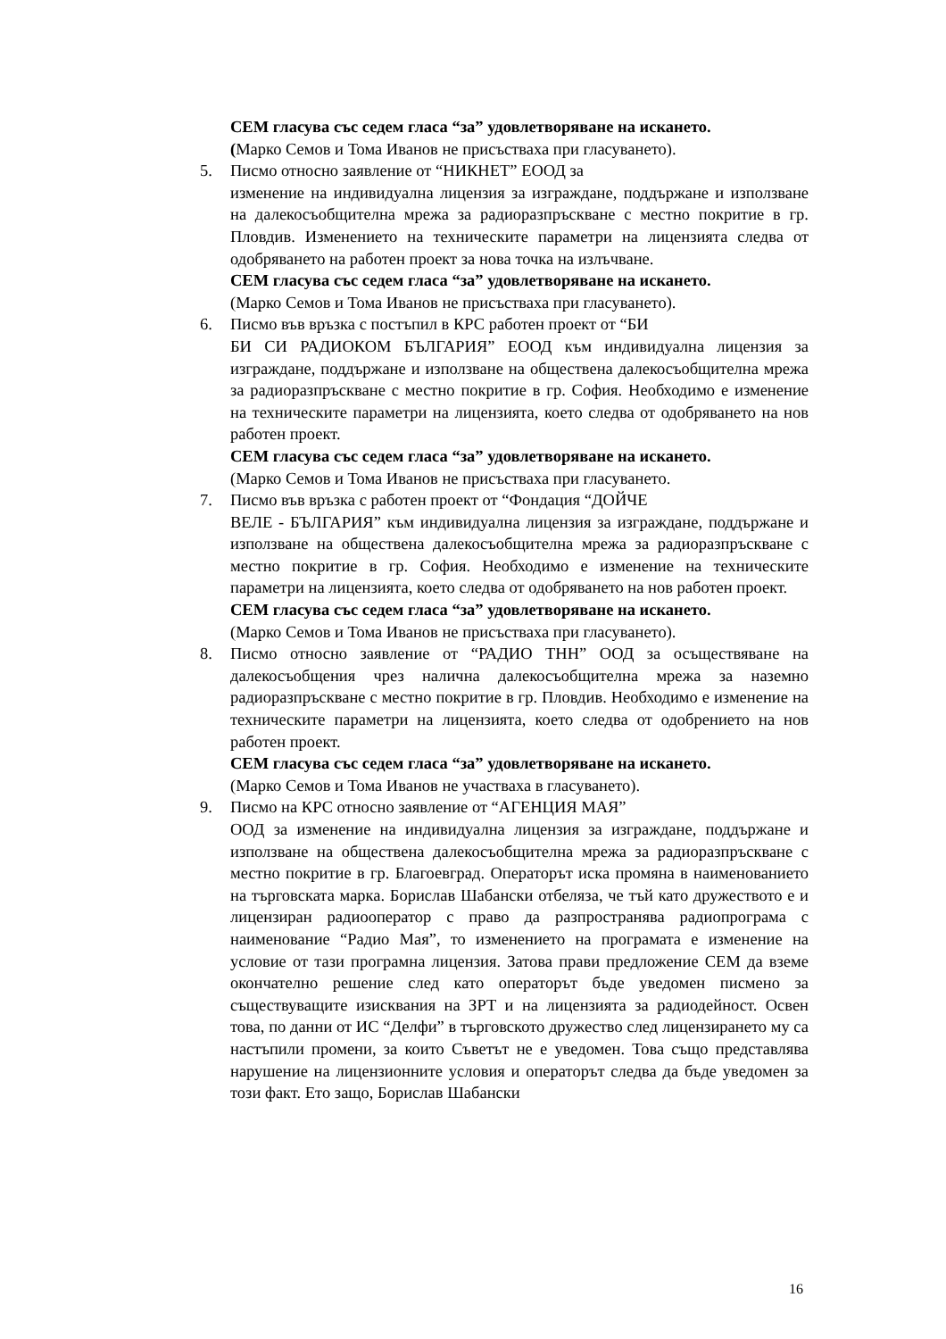СЕМ гласува със седем гласа “за” удовлетворяване на искането.
(Марко Семов и Тома Иванов не присъстваха при гласуването).
5. Писмо относно заявление от “НИКНЕТ” ЕООД за
изменение на индивидуална лицензия за изграждане, поддържане и използване на далекосъобщителна мрежа за радиоразпръскване с местно покритие в гр. Пловдив. Изменението на техническите параметри на лицензията следва от одобряването на работен проект за нова точка на излъчване.
СЕМ гласува със седем гласа “за” удовлетворяване на искането.
(Марко Семов и Тома Иванов не присъстваха при гласуването).
6. Писмо във връзка с постъпил в КРС работен проект от “БИ
БИ СИ РАДИОКОМ БЪЛГАРИЯ” ЕООД към индивидуална лицензия за изграждане, поддържане и използване на обществена далекосъобщителна мрежа за радиоразпръскване с местно покритие в гр. София. Необходимо е изменение на техническите параметри на лицензията, което следва от одобряването на нов работен проект.
СЕМ гласува със седем гласа “за” удовлетворяване на искането.
(Марко Семов и Тома Иванов не присъстваха при гласуването.
7. Писмо във връзка с работен проект от “Фондация “ДОЙЧЕ
ВЕЛЕ - БЪЛГАРИЯ” към индивидуална лицензия за изграждане, поддържане и използване на обществена далекосъобщителна мрежа за радиоразпръскване с местно покритие в гр. София. Необходимо е изменение на техническите параметри на лицензията, което следва от одобряването на нов работен проект.
СЕМ гласува със седем гласа “за” удовлетворяване на искането.
(Марко Семов и Тома Иванов не присъстваха при гласуването).
8. Писмо относно заявление от “РАДИО ТНН” ООД за осъществяване на далекосъобщения чрез налична далекосъобщителна мрежа за наземно радиоразпръскване с местно покритие в гр. Пловдив. Необходимо е изменение на техническите параметри на лицензията, което следва от одобрението на нов работен проект.
СЕМ гласува със седем гласа “за” удовлетворяване на искането.
(Марко Семов и Тома Иванов не участваха в гласуването).
9. Писмо на КРС относно заявление от “АГЕНЦИЯ МАЯ”
ООД за изменение на индивидуална лицензия за изграждане, поддържане и използване на обществена далекосъобщителна мрежа за радиоразпръскване с местно покритие в гр. Благоевград. Операторът иска промяна в наименованието на търговската марка. Борислав Шабански отбеляза, че тъй като дружеството е и лицензиран радиооператор с право да разпространява радиопрограма с наименование “Радио Мая”, то изменението на програмата е изменение на условие от тази програмна лицензия. Затова прави предложение СЕМ да вземе окончателно решение след като операторът бъде уведомен писмено за съществуващите изисквания на ЗРТ и на лицензията за радиодейност. Освен това, по данни от ИС “Делфи” в търговското дружество след лицензирането му са настъпили промени, за които Съветът не е уведомен. Това също представлява нарушение на лицензионните условия и операторът следва да бъде уведомен за този факт. Ето защо, Борислав Шабански
16